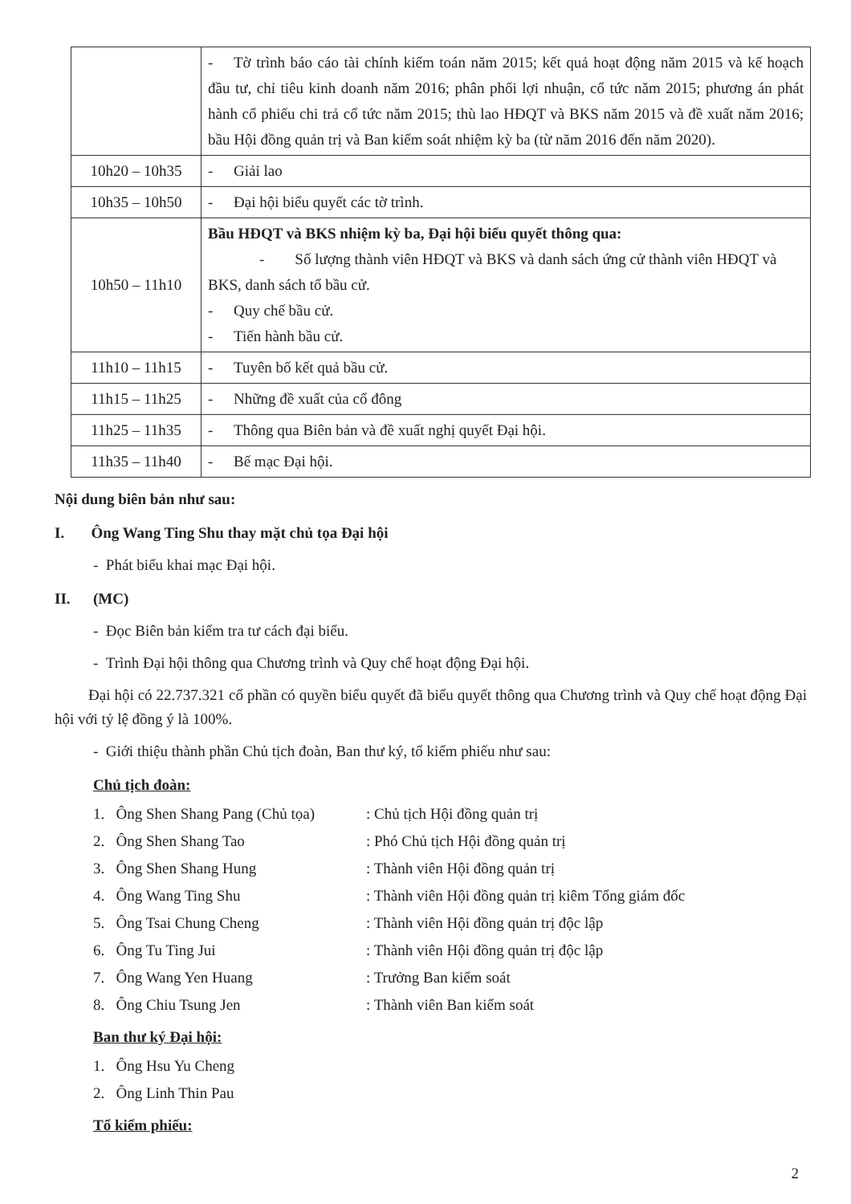| | - Tờ trình báo cáo tài chính kiểm toán năm 2015; kết quả hoạt động năm 2015 và kế hoạch đầu tư, chỉ tiêu kinh doanh năm 2016; phân phối lợi nhuận, cổ tức năm 2015; phương án phát hành cổ phiếu chi trả cổ tức năm 2015; thù lao HĐQT và BKS năm 2015 và đề xuất năm 2016; bầu Hội đồng quản trị và Ban kiểm soát nhiệm kỳ ba (từ năm 2016 đến năm 2020). |
| 10h20 – 10h35 | - Giải lao |
| 10h35 – 10h50 | - Đại hội biểu quyết các tờ trình. |
| 10h50 – 11h10 | Bầu HĐQT và BKS nhiệm kỳ ba, Đại hội biểu quyết thông qua: - Số lượng thành viên HĐQT và BKS và danh sách ứng cử thành viên HĐQT và BKS, danh sách tổ bầu cử. - Quy chế bầu cử. - Tiến hành bầu cử. |
| 11h10 – 11h15 | - Tuyên bố kết quả bầu cử. |
| 11h15 – 11h25 | - Những đề xuất của cổ đông |
| 11h25 – 11h35 | - Thông qua Biên bản và đề xuất nghị quyết Đại hội. |
| 11h35 – 11h40 | - Bế mạc Đại hội. |
Nội dung biên bản như sau:
I. Ông Wang Ting Shu thay mặt chủ tọa Đại hội
- Phát biểu khai mạc Đại hội.
II. (MC)
- Đọc Biên bản kiểm tra tư cách đại biểu.
- Trình Đại hội thông qua Chương trình và Quy chế hoạt động Đại hội.
Đại hội có 22.737.321 cổ phần có quyền biểu quyết đã biểu quyết thông qua Chương trình và Quy chế hoạt động Đại hội với tỷ lệ đồng ý là 100%.
- Giới thiệu thành phần Chủ tịch đoàn, Ban thư ký, tổ kiểm phiếu như sau:
Chủ tịch đoàn:
1. Ông Shen Shang Pang (Chủ tọa): Chủ tịch Hội đồng quản trị
2. Ông Shen Shang Tao: Phó Chủ tịch Hội đồng quản trị
3. Ông Shen Shang Hung: Thành viên Hội đồng quản trị
4. Ông Wang Ting Shu: Thành viên Hội đồng quản trị kiêm Tổng giám đốc
5. Ông Tsai Chung Cheng: Thành viên Hội đồng quản trị độc lập
6. Ông Tu Ting Jui: Thành viên Hội đồng quản trị độc lập
7. Ông Wang Yen Huang: Trưởng Ban kiểm soát
8. Ông Chiu Tsung Jen: Thành viên Ban kiểm soát
Ban thư ký Đại hội:
1. Ông Hsu Yu Cheng
2. Ông Linh Thin Pau
Tổ kiểm phiếu:
2